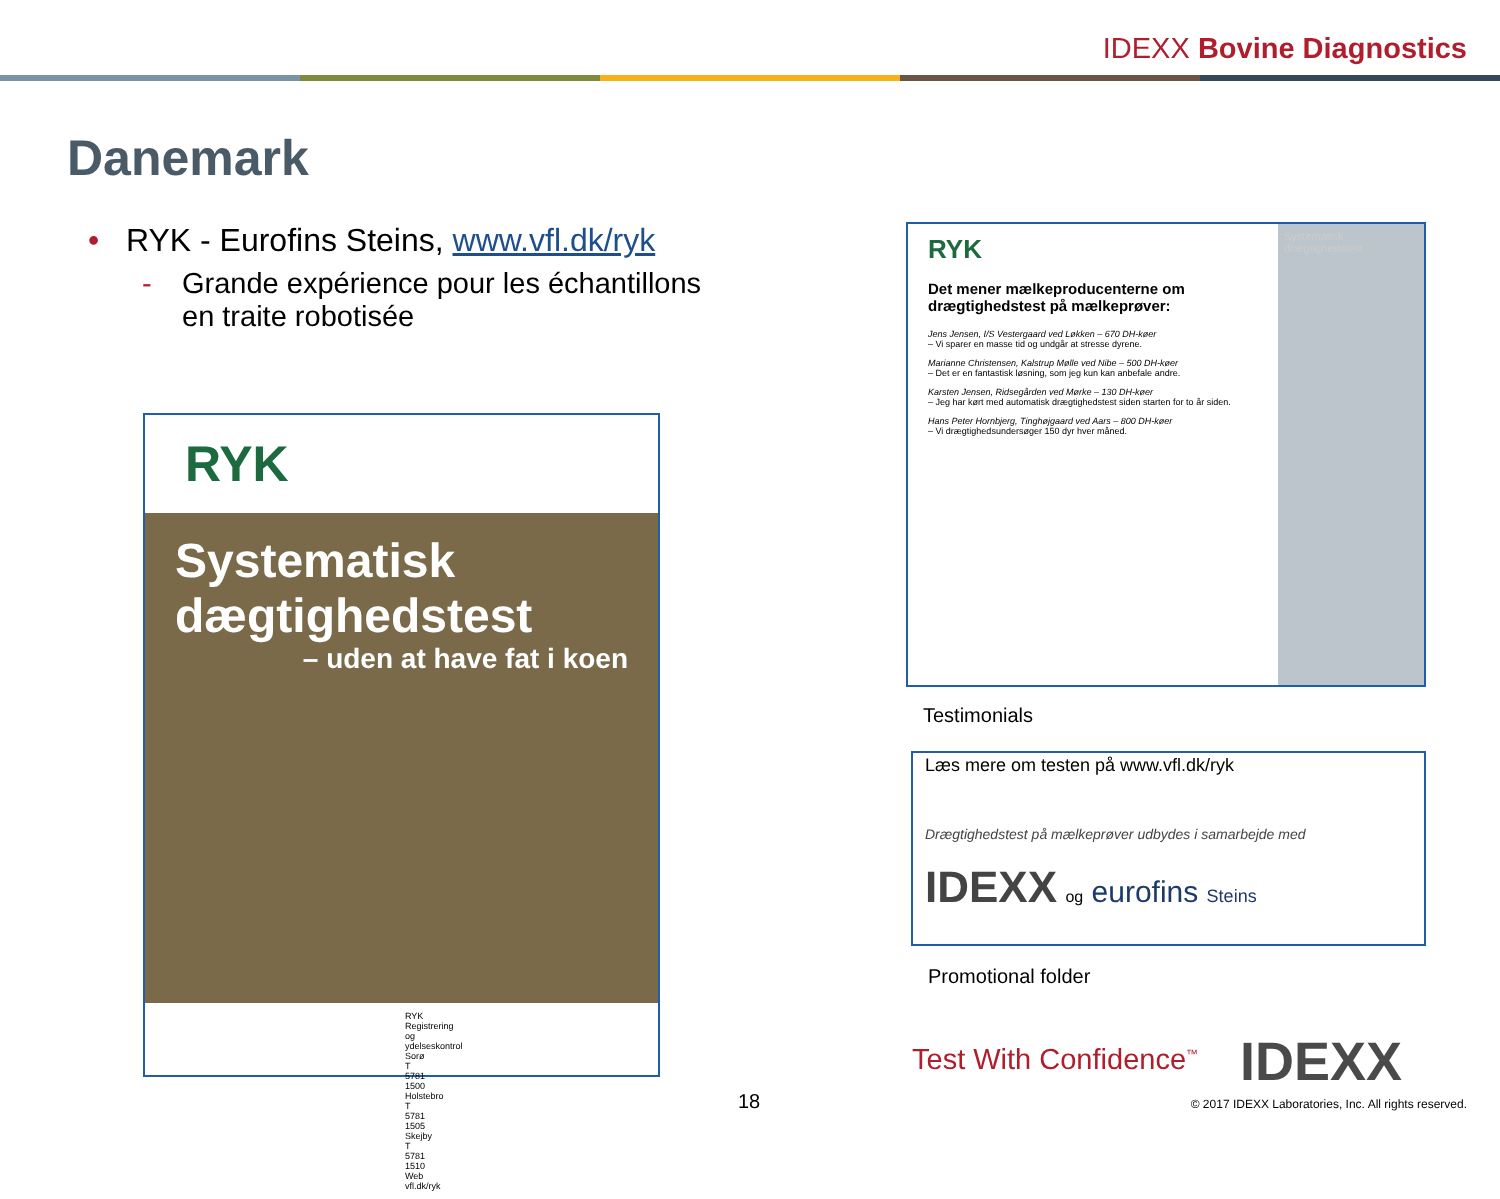IDEXX Bovine Diagnostics
Danemark
• RYK - Eurofins Steins, www.vfl.dk/ryk
- Grande expérience pour les échantillons en traite robotisée
RYK
Systematisk dægtighedstest
– uden at have fat i koen
RYK Registrering og ydelseskontrol
Sorø T 5781 1500
Holstebro T 5781 1505
Skejby T 5781 1510
Web vfl.dk/ryk
RYK
Det mener mælkeproducenterne om drægtighedstest på mælkeprøver:
Jens Jensen, I/S Vestergaard ved Løkken – 670 DH-køer
– Vi sparer en masse tid og undgår at stresse dyrene.
Marianne Christensen, Kalstrup Mølle ved Nibe – 500 DH-køer
– Det er en fantastisk løsning, som jeg kun kan anbefale andre.
Karsten Jensen, Ridsegården ved Mørke – 130 DH-køer
– Jeg har kørt med automatisk drægtighedstest siden starten for to år siden.
Hans Peter Hornbjerg, Tinghøjgaard ved Aars – 800 DH-køer
– Vi drægtighedsundersøger 150 dyr hver måned.
Systematisk drægtighedstest
Testimonials
Læs mere om testen på www.vfl.dk/ryk
Drægtighedstest på mælkeprøver udbydes i samarbejde med
IDEXX og eurofins Steins
Promotional folder
Test With Confidence<sup>™</sup> IDEXX
18
© 2017 IDEXX Laboratories, Inc. All rights reserved.